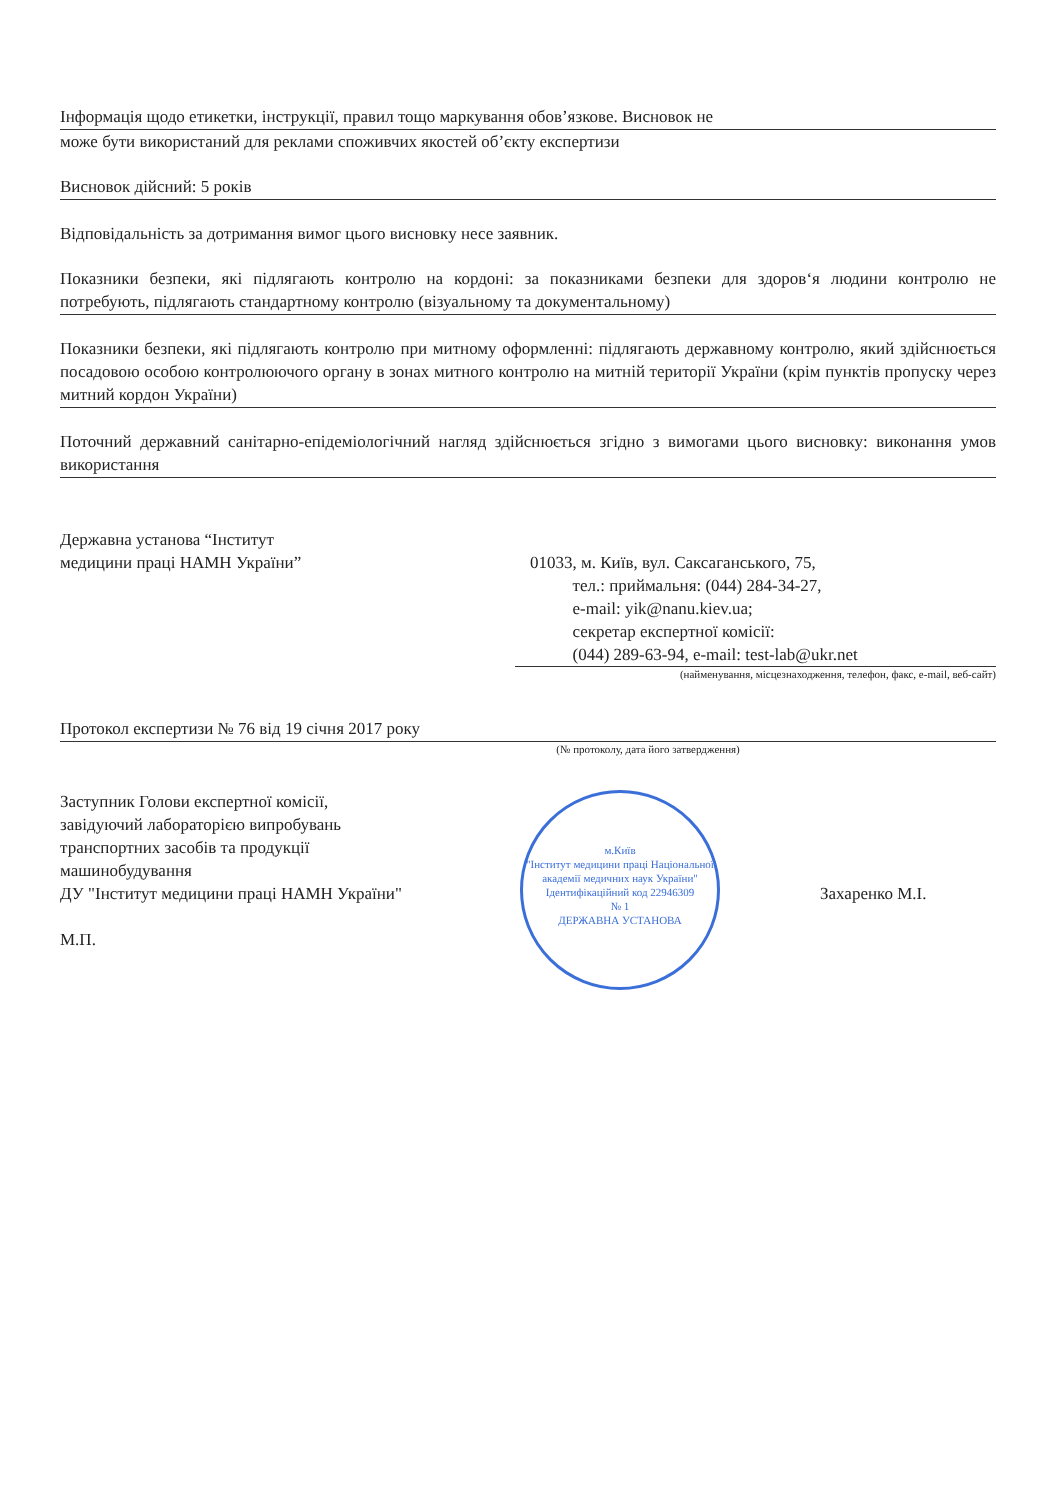Інформація щодо етикетки, інструкції, правил тощо маркування обов’язкове. Висновок не
може бути використаний для реклами споживчих якостей об’єкту експертизи
Висновок дійсний: 5 років
Відповідальність за дотримання вимог цього висновку несе заявник.
Показники безпеки, які підлягають контролю на кордоні: за показниками безпеки для здоров‘я людини контролю не потребують, підлягають стандартному контролю (візуальному та документальному)
Показники безпеки, які підлягають контролю при митному оформленні: підлягають державному контролю, який здійснюється посадовою особою контролюючого органу в зонах митного контролю на митній території України (крім пунктів пропуску через митний кордон України)
Поточний державний санітарно-епідеміологічний нагляд здійснюється згідно з вимогами цього висновку: виконання умов використання
Державна установа “Інститут
медицини праці НАМН України”
01033, м. Київ, вул. Саксаганського, 75,
тел.: приймальня: (044) 284-34-27,
e-mail: yik@nanu.kiev.ua;
секретар експертної комісії:
(044) 289-63-94, e-mail: test-lab@ukr.net
(найменування, місцезнаходження, телефон, факс, e-mail, веб-сайт)
Протокол експертизи № 76 від 19 січня 2017 року
(№ протоколу, дата його затвердження)
Заступник Голови експертної комісії,
завідуючий лабораторією випробувань
транспортних засобів та продукції
машинобудування
ДУ "Інститут медицини праці НАМН України"
М.П.
м.Київ
"Інститут медицини праці Національної академії медичних наук України"
Ідентифікаційний код 22946309
№ 1
ДЕРЖАВНА УСТАНОВА
Захаренко М.І.